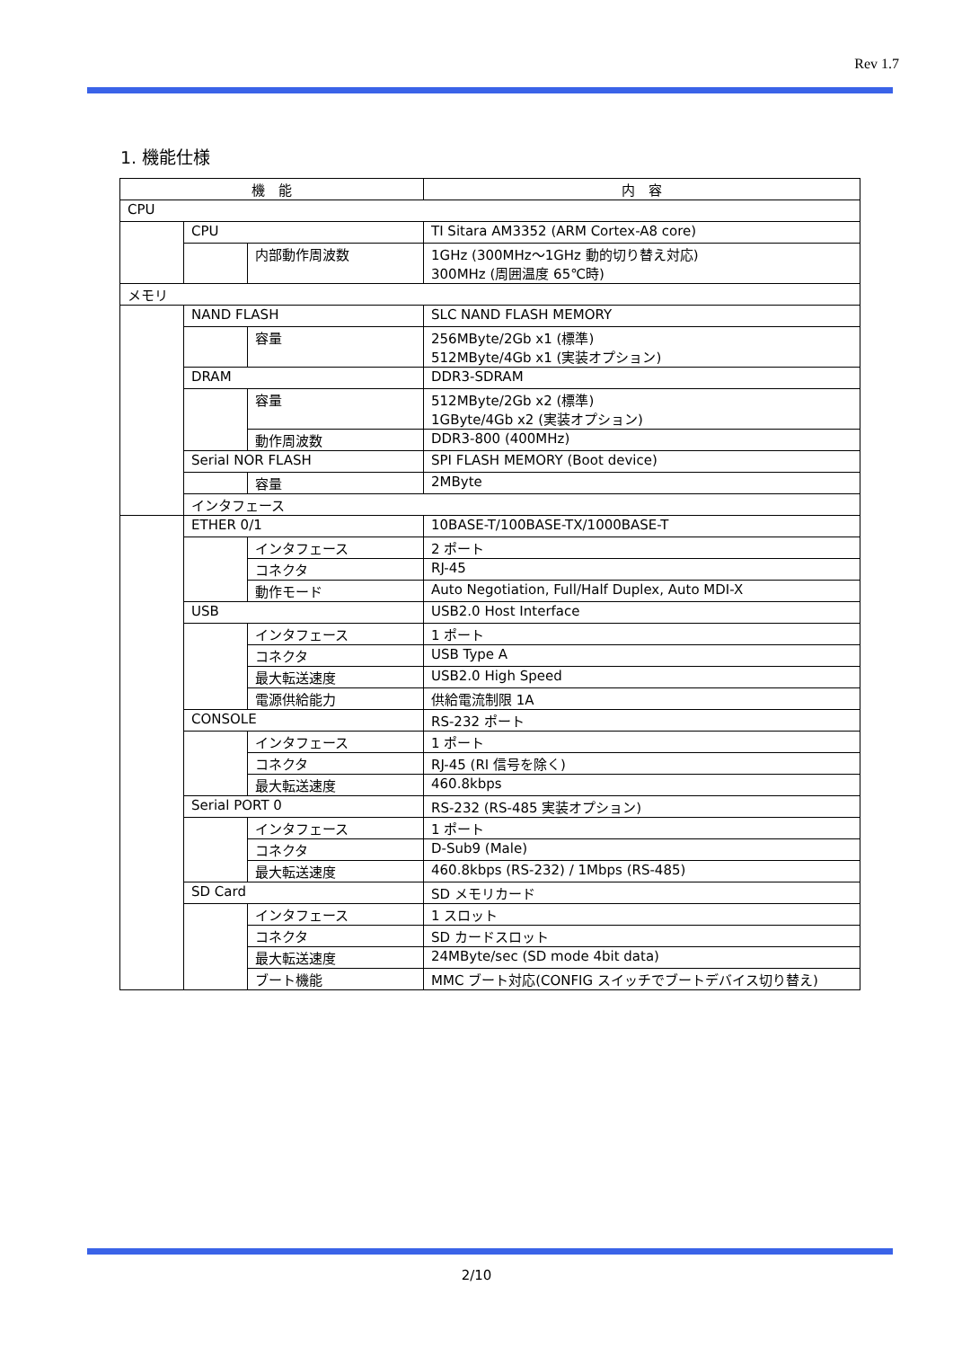Rev 1.7
1. 機能仕様
| 機 能 | | | 内 容 |
| --- | --- | --- | --- |
| CPU | | | |
| | CPU | | TI Sitara AM3352 (ARM Cortex-A8 core) |
| | | 内部動作周波数 | 1GHz (300MHz～1GHz 動的切り替え対応) 300MHz (周囲温度 65℃時) |
| メモリ | | | |
| | NAND FLASH | | SLC NAND FLASH MEMORY |
| | | 容量 | 256MByte/2Gb x1 (標準) 512MByte/4Gb x1 (実装オプション) |
| | DRAM | | DDR3-SDRAM |
| | | 容量 | 512MByte/2Gb x2 (標準) 1GByte/4Gb x2 (実装オプション) |
| | | 動作周波数 | DDR3-800 (400MHz) |
| | Serial NOR FLASH | | SPI FLASH MEMORY (Boot device) |
| | | 容量 | 2MByte |
| | インタフェース | | |
| | ETHER 0/1 | | 10BASE-T/100BASE-TX/1000BASE-T |
| | | インタフェース | 2 ポート |
| | | コネクタ | RJ-45 |
| | | 動作モード | Auto Negotiation, Full/Half Duplex, Auto MDI-X |
| | USB | | USB2.0 Host Interface |
| | | インタフェース | 1 ポート |
| | | コネクタ | USB Type A |
| | | 最大転送速度 | USB2.0 High Speed |
| | | 電源供給能力 | 供給電流制限 1A |
| | CONSOLE | | RS-232 ポート |
| | | インタフェース | 1 ポート |
| | | コネクタ | RJ-45 (RI 信号を除く) |
| | | 最大転送速度 | 460.8kbps |
| | Serial PORT 0 | | RS-232 (RS-485 実装オプション) |
| | | インタフェース | 1 ポート |
| | | コネクタ | D-Sub9 (Male) |
| | | 最大転送速度 | 460.8kbps (RS-232) / 1Mbps (RS-485) |
| | SD Card | | SD メモリカード |
| | | インタフェース | 1 スロット |
| | | コネクタ | SD カードスロット |
| | | 最大転送速度 | 24MByte/sec (SD mode 4bit data) |
| | | ブート機能 | MMC ブート対応(CONFIG スイッチでブートデバイス切り替え) |
2/10